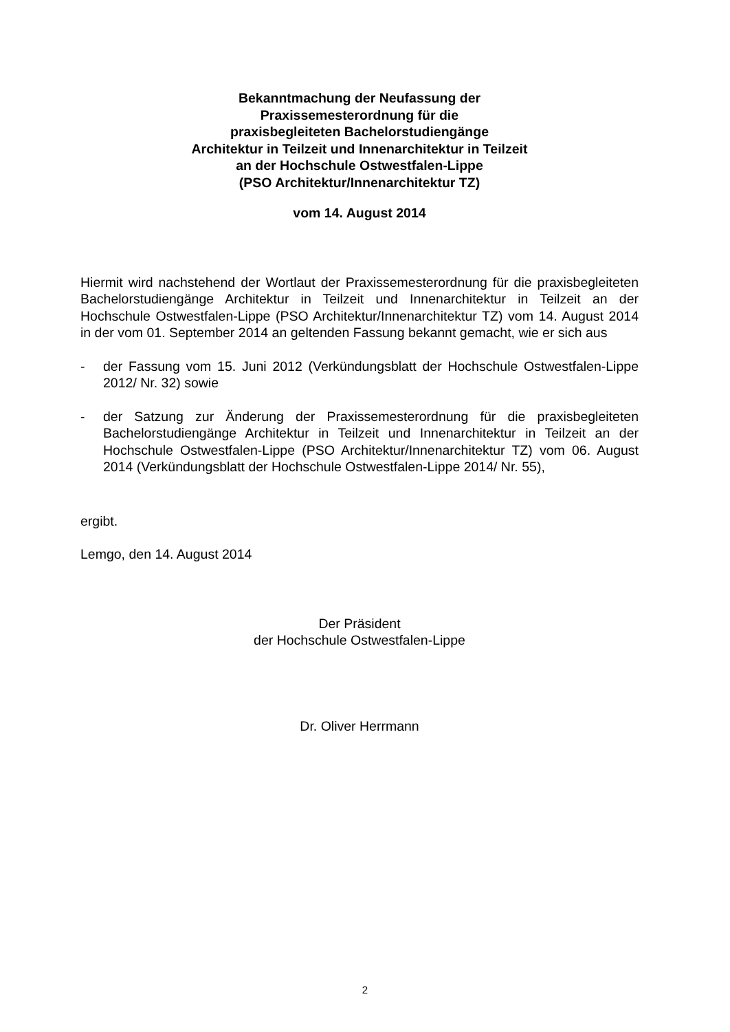Bekanntmachung der Neufassung der
Praxissemesterordnung für die
praxisbegleiteten Bachelorstudiengänge
Architektur in Teilzeit und Innenarchitektur in Teilzeit
an der Hochschule Ostwestfalen-Lippe
(PSO Architektur/Innenarchitektur TZ)
vom 14. August 2014
Hiermit wird nachstehend der Wortlaut der Praxissemesterordnung für die praxisbegleiteten Bachelorstudiengänge Architektur in Teilzeit und Innenarchitektur in Teilzeit an der Hochschule Ostwestfalen-Lippe (PSO Architektur/Innenarchitektur TZ) vom 14. August 2014 in der vom 01. September 2014 an geltenden Fassung bekannt gemacht, wie er sich aus
- der Fassung vom 15. Juni 2012 (Verkündungsblatt der Hochschule Ostwestfalen-Lippe 2012/ Nr. 32) sowie
- der Satzung zur Änderung der Praxissemesterordnung für die praxisbegleiteten Bachelorstudiengänge Architektur in Teilzeit und Innenarchitektur in Teilzeit an der Hochschule Ostwestfalen-Lippe (PSO Architektur/Innenarchitektur TZ) vom 06. August 2014 (Verkündungsblatt der Hochschule Ostwestfalen-Lippe 2014/ Nr. 55),
ergibt.
Lemgo, den 14. August 2014
Der Präsident
der Hochschule Ostwestfalen-Lippe
Dr. Oliver Herrmann
2